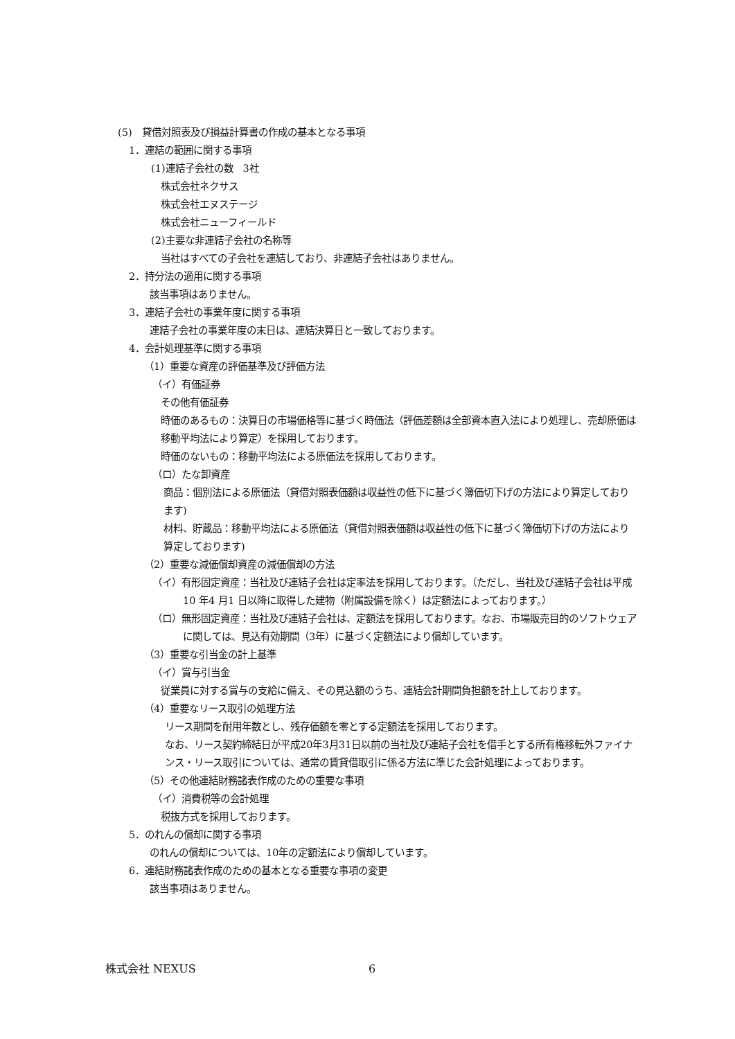(5)　貸借対照表及び損益計算書の作成の基本となる事項
1．連結の範囲に関する事項
(1)連結子会社の数　3社
株式会社ネクサス
株式会社エヌステージ
株式会社ニューフィールド
(2)主要な非連結子会社の名称等
当社はすべての子会社を連結しており、非連結子会社はありません。
2．持分法の適用に関する事項
該当事項はありません。
3．連結子会社の事業年度に関する事項
連結子会社の事業年度の末日は、連結決算日と一致しております。
4．会計処理基準に関する事項
（1）重要な資産の評価基準及び評価方法
（イ）有価証券
その他有価証券
時価のあるもの：決算日の市場価格等に基づく時価法（評価差額は全部資本直入法により処理し、売却原価は移動平均法により算定）を採用しております。
時価のないもの：移動平均法による原価法を採用しております。
（ロ）たな卸資産
商品：個別法による原価法（貸借対照表価額は収益性の低下に基づく簿価切下げの方法により算定しております)
材料、貯蔵品：移動平均法による原価法（貸借対照表価額は収益性の低下に基づく簿価切下げの方法により算定しております)
（2）重要な減価償却資産の減価償却の方法
（イ）有形固定資産：当社及び連結子会社は定率法を採用しております。（ただし、当社及び連結子会社は平成10 年4 月1 日以降に取得した建物（附属設備を除く）は定額法によっております。）
（ロ）無形固定資産：当社及び連結子会社は、定額法を採用しております。なお、市場販売目的のソフトウェアに関しては、見込有効期間（3年）に基づく定額法により償却しています。
（3）重要な引当金の計上基準
（イ）賞与引当金
従業員に対する賞与の支給に備え、その見込額のうち、連結会計期間負担額を計上しております。
（4）重要なリース取引の処理方法
リース期間を耐用年数とし、残存価額を零とする定額法を採用しております。
なお、リース契約締結日が平成20年3月31日以前の当社及び連結子会社を借手とする所有権移転外ファイナンス・リース取引については、通常の賃貸借取引に係る方法に準じた会計処理によっております。
（5）その他連結財務諸表作成のための重要な事項
（イ）消費税等の会計処理
税抜方式を採用しております。
5．のれんの償却に関する事項
のれんの償却については、10年の定額法により償却しています。
6．連結財務諸表作成のための基本となる重要な事項の変更
該当事項はありません。
株式会社 NEXUS 6